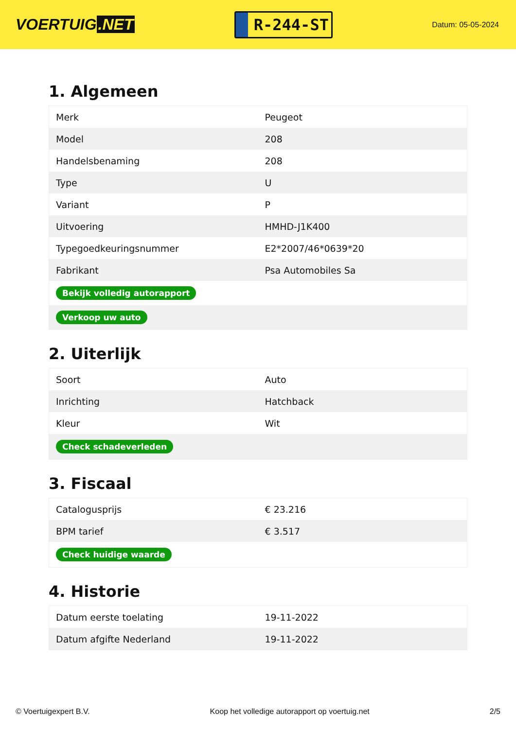VOERTUIG.NET
R-244-ST
Datum: 05-05-2024
1. Algemeen
| Merk | Peugeot |
| Model | 208 |
| Handelsbenaming | 208 |
| Type | U |
| Variant | P |
| Uitvoering | HMHD-J1K400 |
| Typegoedkeuringsnummer | E2*2007/46*0639*20 |
| Fabrikant | Psa Automobiles Sa |
| Bekijk volledig autorapport | |
| Verkoop uw auto | |
2. Uiterlijk
| Soort | Auto |
| Inrichting | Hatchback |
| Kleur | Wit |
| Check schadeverleden | |
3. Fiscaal
| Catalogusprijs | € 23.216 |
| BPM tarief | € 3.517 |
| Check huidige waarde | |
4. Historie
| Datum eerste toelating | 19-11-2022 |
| Datum afgifte Nederland | 19-11-2022 |
© Voertuigexpert B.V. Koop het volledige autorapport op voertuig.net 2/5